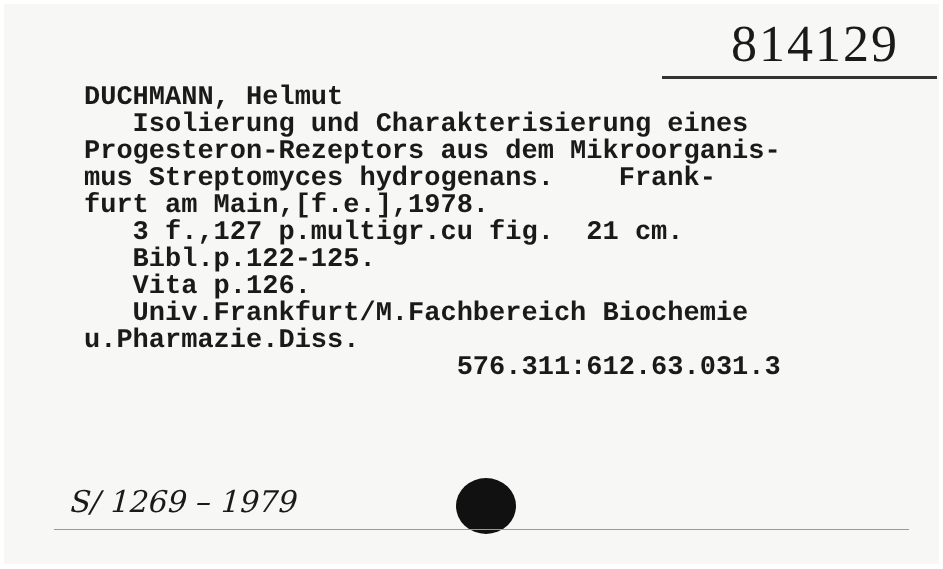814129
DUCHMANN, Helmut Isolierung und Charakterisierung eines Progesteron-Rezeptors aus dem Mikroorganis- mus Streptomyces hydrogenans. Frank- furt am Main,[f.e.],1978. 3 f.,127 p.multigr.cu fig. 21 cm. Bibl.p.122-125. Vita p.126. Univ.Frankfurt/M.Fachbereich Biochemie u.Pharmazie.Diss. 576.311:612.63.031.3
S/ 1269 – 1979